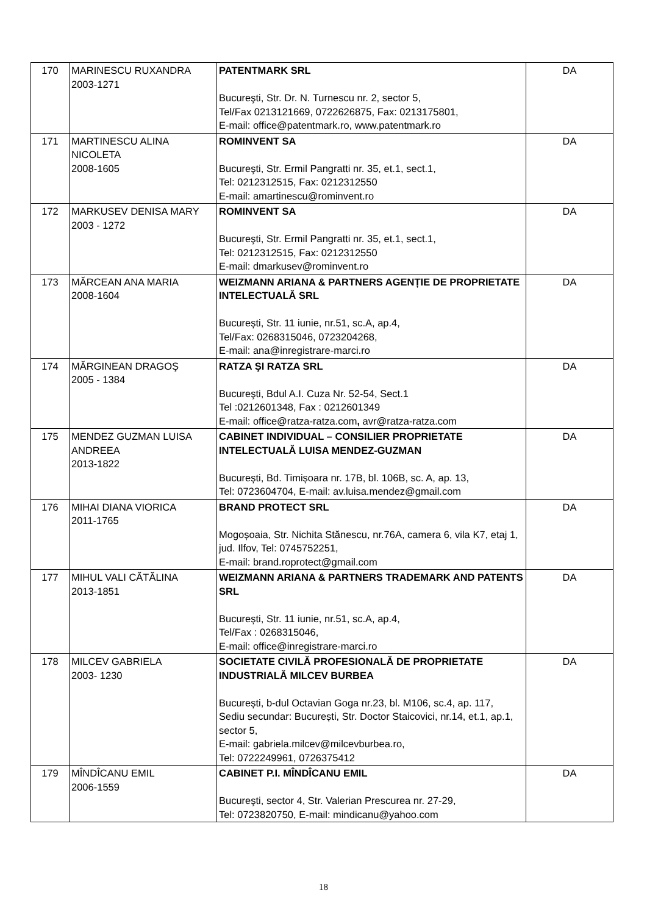| 170 | MARINESCU RUXANDRA 2003-1271 | PATENTMARK SRL Bucureşti, Str. Dr. N. Turnescu nr. 2, sector 5, Tel/Fax 0213121669, 0722626875, Fax: 0213175801, E-mail: office@patentmark.ro, www.patentmark.ro | DA |
| 171 | MARTINESCU ALINA NICOLETA 2008-1605 | ROMINVENT SA Bucureşti, Str. Ermil Pangratti nr. 35, et.1, sect.1, Tel: 0212312515, Fax: 0212312550 E-mail: amartinescu@rominvent.ro | DA |
| 172 | MARKUSEV DENISA MARY 2003 - 1272 | ROMINVENT SA Bucureşti, Str. Ermil Pangratti nr. 35, et.1, sect.1, Tel: 0212312515, Fax: 0212312550 E-mail: dmarkusev@rominvent.ro | DA |
| 173 | MĂRCEAN ANA MARIA 2008-1604 | WEIZMANN ARIANA & PARTNERS AGENȚIE DE PROPRIETATE INTELECTUALĂ SRL București, Str. 11 iunie, nr.51, sc.A, ap.4, Tel/Fax: 0268315046, 0723204268, E-mail: ana@inregistrare-marci.ro | DA |
| 174 | MĂRGINEAN DRAGOŞ 2005 - 1384 | RATZA ŞI RATZA SRL Bucureşti, Bdul A.I. Cuza Nr. 52-54, Sect.1 Tel :0212601348, Fax : 0212601349 E-mail: office@ratza-ratza.com , avr@ratza-ratza.com | DA |
| 175 | MENDEZ GUZMAN LUISA ANDREEA 2013-1822 | CABINET INDIVIDUAL – CONSILIER PROPRIETATE INTELECTUALĂ LUISA MENDEZ-GUZMAN București, Bd. Timișoara nr. 17B, bl. 106B, sc. A, ap. 13, Tel: 0723604704, E-mail: av.luisa.mendez@gmail.com | DA |
| 176 | MIHAI DIANA VIORICA 2011-1765 | BRAND PROTECT SRL Mogoșoaia, Str. Nichita Stănescu, nr.76A, camera 6, vila K7, etaj 1, jud. Ilfov, Tel: 0745752251, E-mail: brand.roprotect@gmail.com | DA |
| 177 | MIHUL VALI CĂTĂLINA 2013-1851 | WEIZMANN ARIANA & PARTNERS TRADEMARK AND PATENTS SRL București, Str. 11 iunie, nr.51, sc.A, ap.4, Tel/Fax : 0268315046, E-mail: office@inregistrare-marci.ro | DA |
| 178 | MILCEV GABRIELA 2003- 1230 | SOCIETATE CIVILĂ PROFESIONALĂ DE PROPRIETATE INDUSTRIALĂ MILCEV BURBEA București, b-dul Octavian Goga nr.23, bl. M106, sc.4, ap. 117, Sediu secundar: București, Str. Doctor Staicovici, nr.14, et.1, ap.1, sector 5, E-mail: gabriela.milcev@milcevburbea.ro, Tel: 0722249961, 0726375412 | DA |
| 179 | MÎNDÎCANU EMIL 2006-1559 | CABINET P.I. MÎNDÎCANU EMIL Bucureşti, sector 4, Str. Valerian Prescurea nr. 27-29, Tel: 0723820750, E-mail: mindicanu@yahoo.com | DA |
18